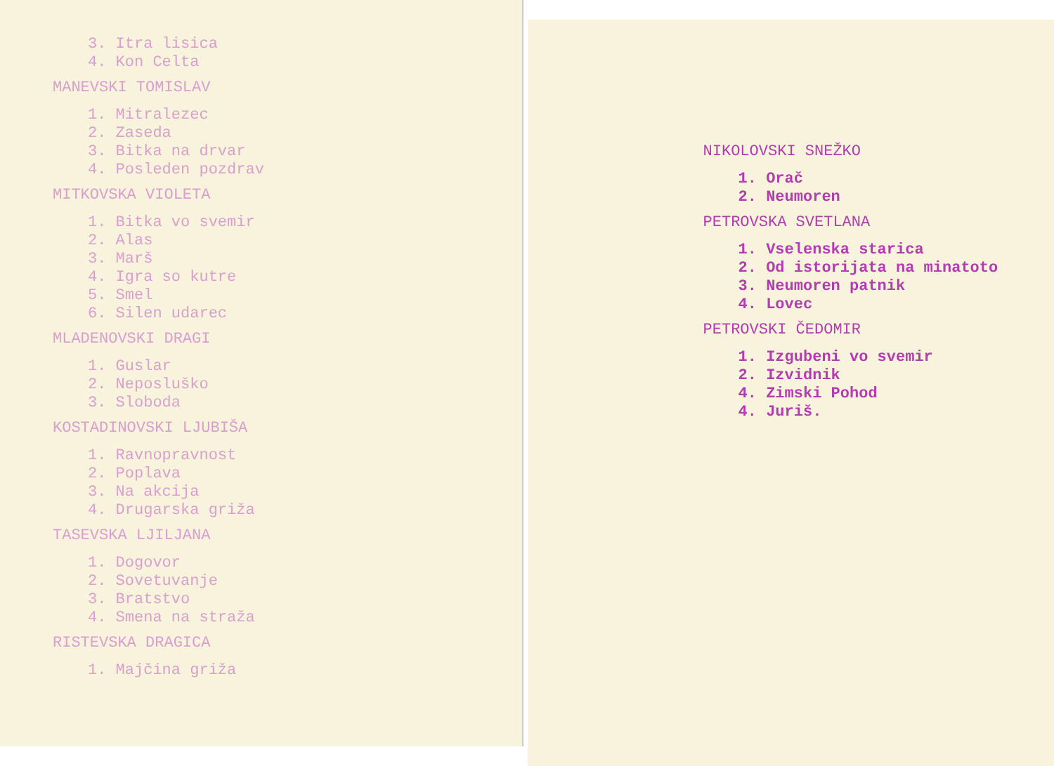3. Itra lisica
4. Kon Celta
MANEVSKI TOMISLAV
1. Mitralezec
2. Zaseda
3. Bitka na drvar
4. Posleden pozdrav
MITKOVSKA VIOLETA
1. Bitka vo svemir
2. Alas
3. Marš
4. Igra so kutre
5. Smel
6. Silen udarec
MLADENOVSKI DRAGI
1. Guslar
2. Neposluško
3. Sloboda
KOSTADINOVSKI LJUBIŠA
1. Ravnopravnost
2. Poplava
3. Na akcija
4. Drugarska griža
TASEVSKA LJILJANA
1. Dogovor
2. Sovetuvanje
3. Bratstvo
4. Smena na straža
RISTEVSKA DRAGICA
1. Majčina griža
NIKOLOVSKI SNEŽKO
1. Orač
2. Neumoren
PETROVSKA SVETLANA
1. Vselenska starica
2. Od istorijata na minatoto
3. Neumoren patnik
4. Lovec
PETROVSKI ČEDOMIR
1. Izgubeni vo svemir
2. Izvidnik
4. Zimski Pohod
4. Juriš.